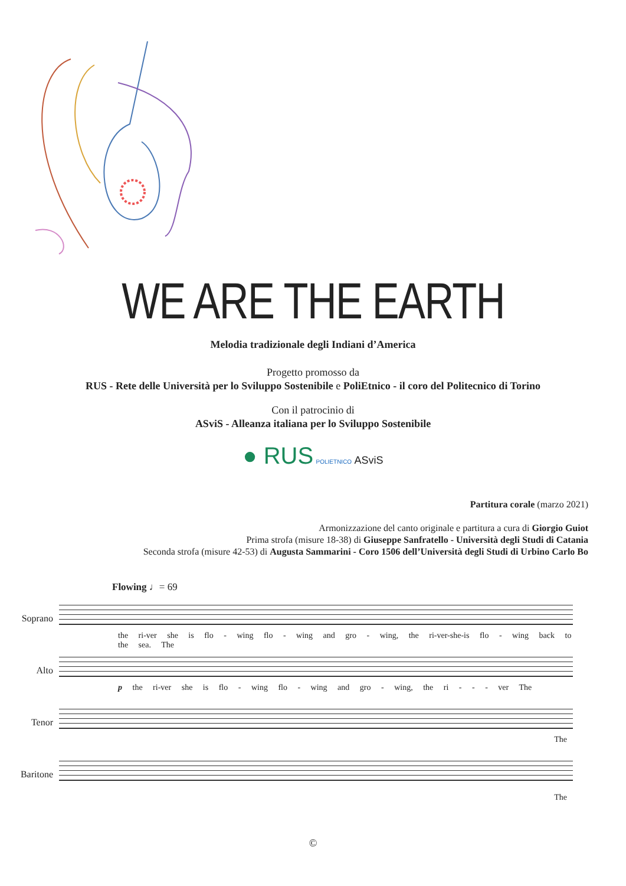WE ARE THE EARTH
Melodia tradizionale degli Indiani d’America
Progetto promosso da
RUS - Rete delle Università per lo Sviluppo Sostenibile e PoliEtnico - il coro del Politecnico di Torino
Con il patrocinio di
ASviS - Alleanza italiana per lo Sviluppo Sostenibile
● RUS POLIETNICO ASviS
Partitura corale (marzo 2021)
Armonizzazione del canto originale e partitura a cura di Giorgio Guiot
Prima strofa (misure 18-38) di Giuseppe Sanfratello - Università degli Studi di Catania
Seconda strofa (misure 42-53) di Augusta Sammarini - Coro 1506 dell’Università degli Studi di Urbino Carlo Bo
Flowing ♩= 69
Soprano
the ri-ver she is flo - wing flo - wing and gro - wing, the ri-ver-she-is flo - wing back to the sea. The
Alto
p the ri-ver she is flo - wing flo - wing and gro - wing, the ri - - - ver The
Tenor
The
Baritone
The
©